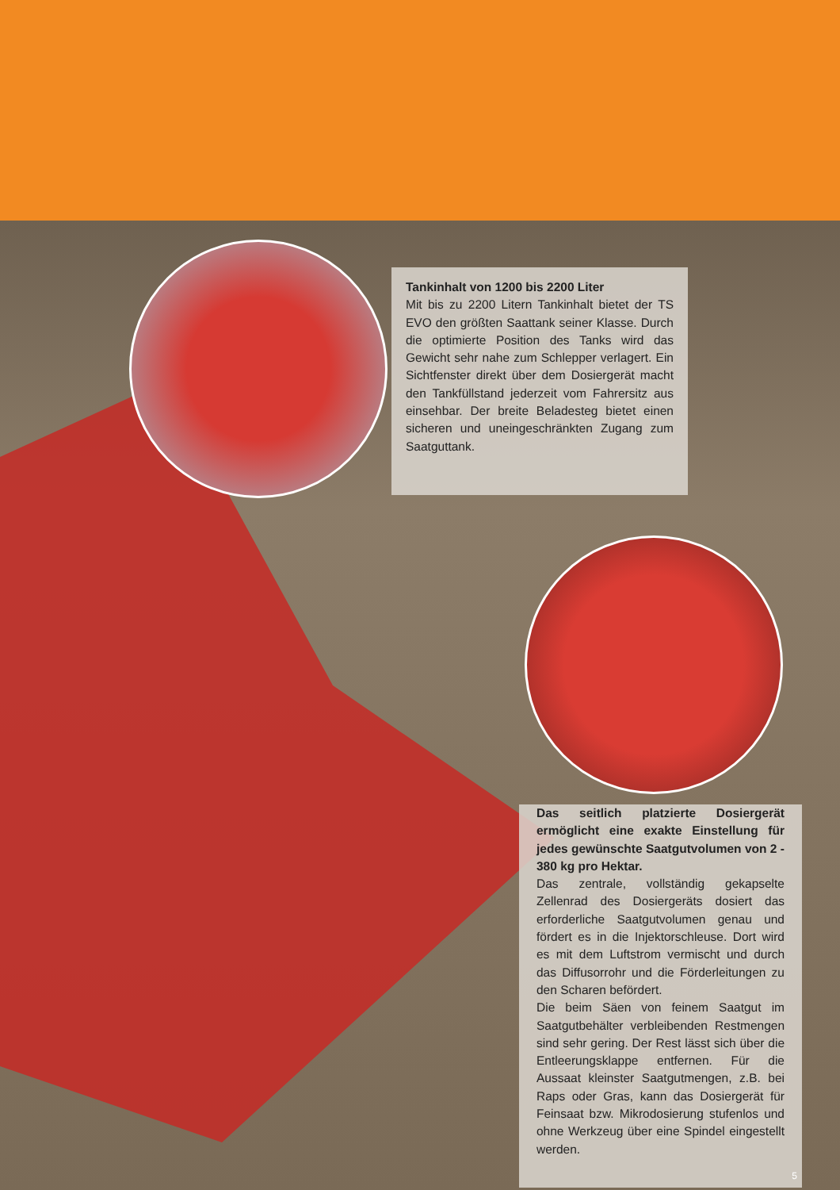Tankinhalt von 1200 bis 2200 Liter
Mit bis zu 2200 Litern Tankinhalt bietet der TS EVO den größten Saattank seiner Klasse. Durch die optimierte Position des Tanks wird das Gewicht sehr nahe zum Schlepper verlagert. Ein Sichtfenster direkt über dem Dosiergerät macht den Tankfüllstand jederzeit vom Fahrersitz aus einsehbar. Der breite Beladesteg bietet einen sicheren und uneingeschränkten Zugang zum Saatguttank.
Das seitlich platzierte Dosiergerät ermöglicht eine exakte Einstellung für jedes gewünschte Saatgutvolumen von 2 - 380 kg pro Hektar.
Das zentrale, vollständig gekapselte Zellenrad des Dosiergeräts dosiert das erforderliche Saatgutvolumen genau und fördert es in die Injektorschleuse. Dort wird es mit dem Luftstrom vermischt und durch das Diffusorrohr und die Förderleitungen zu den Scharen befördert.
Die beim Säen von feinem Saatgut im Saatgutbehälter verbleibenden Restmengen sind sehr gering. Der Rest lässt sich über die Entleerungsklappe entfernen. Für die Aussaat kleinster Saatgutmengen, z.B. bei Raps oder Gras, kann das Dosiergerät für Feinsaat bzw. Mikrodosierung stufenlos und ohne Werkzeug über eine Spindel eingestellt werden.
5